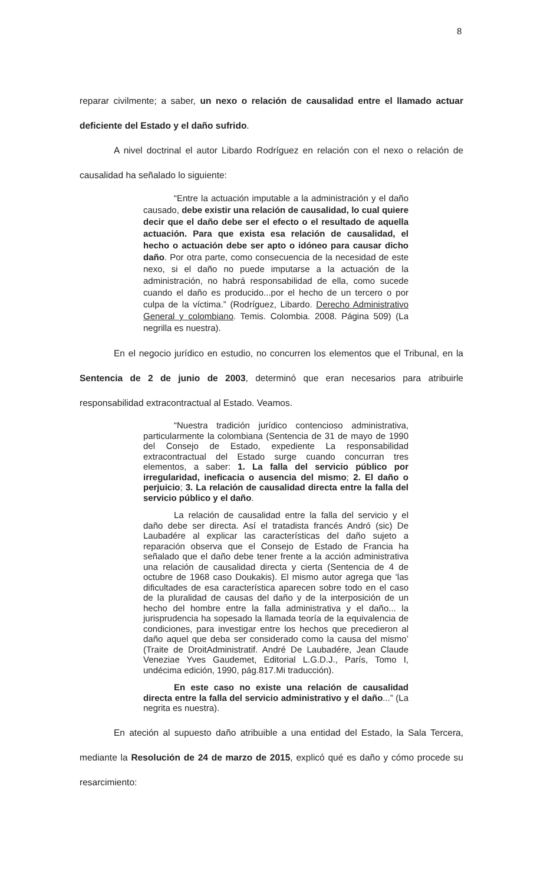8
reparar civilmente; a saber, un nexo o relación de causalidad entre el llamado actuar deficiente del Estado y el daño sufrido.
A nivel doctrinal el autor Libardo Rodríguez en relación con el nexo o relación de causalidad ha señalado lo siguiente:
“Entre la actuación imputable a la administración y el daño causado, debe existir una relación de causalidad, lo cual quiere decir que el daño debe ser el efecto o el resultado de aquella actuación. Para que exista esa relación de causalidad, el hecho o actuación debe ser apto o idóneo para causar dicho daño. Por otra parte, como consecuencia de la necesidad de este nexo, si el daño no puede imputarse a la actuación de la administración, no habrá responsabilidad de ella, como sucede cuando el daño es producido...por el hecho de un tercero o por culpa de la víctima.” (Rodríguez, Libardo. Derecho Administrativo General y colombiano. Temis. Colombia. 2008. Página 509) (La negrilla es nuestra).
En el negocio jurídico en estudio, no concurren los elementos que el Tribunal, en la Sentencia de 2 de junio de 2003, determinó que eran necesarios para atribuirle responsabilidad extracontractual al Estado. Veamos.
“Nuestra tradición jurídico contencioso administrativa, particularmente la colombiana (Sentencia de 31 de mayo de 1990 del Consejo de Estado, expediente La responsabilidad extracontractual del Estado surge cuando concurran tres elementos, a saber: 1. La falla del servicio público por irregularidad, ineficacia o ausencia del mismo; 2. El daño o perjuicio; 3. La relación de causalidad directa entre la falla del servicio público y el daño.
La relación de causalidad entre la falla del servicio y el daño debe ser directa. Así el tratadista francés Andró (sic) De Laubadére al explicar las características del daño sujeto a reparación observa que el Consejo de Estado de Francia ha señalado que el daño debe tener frente a la acción administrativa una relación de causalidad directa y cierta (Sentencia de 4 de octubre de 1968 caso Doukakis). El mismo autor agrega que ‘las dificultades de esa característica aparecen sobre todo en el caso de la pluralidad de causas del daño y de la interposición de un hecho del hombre entre la falla administrativa y el daño... la jurisprudencia ha sopesado la llamada teoría de la equivalencia de condiciones, para investigar entre los hechos que precedieron al daño aquel que deba ser considerado como la causa del mismo’ (Traite de DroitAdministratif. André De Laubadére, Jean Claude Veneziae Yves Gaudemet, Editorial L.G.D.J., París, Tomo I, undécima edición, 1990, pág.817.Mi traducción).
En este caso no existe una relación de causalidad directa entre la falla del servicio administrativo y el daño...” (La negrita es nuestra).
En ateción al supuesto daño atribuible a una entidad del Estado, la Sala Tercera, mediante la Resolución de 24 de marzo de 2015, explicó qué es daño y cómo procede su resarcimiento: